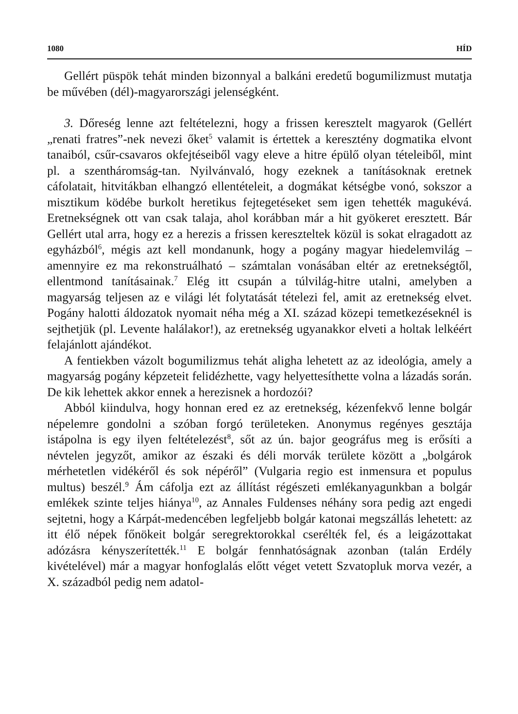1080 HÍD
Gellért püspök tehát minden bizonnyal a balkáni eredetű bogumilizmust mutatja be művében (dél)-magyarországi jelenségként.
3. Dőreség lenne azt feltételezni, hogy a frissen keresztelt magyarok (Gellért „renati fratres”-nek nevezi őket<sup>5</sup> valamit is értettek a keresztény dogmatika elvont tanaiból, csűr-csavaros okfejtéseiből vagy eleve a hitre épülő olyan tételeiből, mint pl. a szentháromság-tan. Nyilvánvaló, hogy ezeknek a tanításoknak eretnek cáfolatait, hitvitákban elhangzó ellentételeit, a dogmákat kétségbe vonó, sokszor a misztikum ködébe burkolt heretikus fejtegetéseket sem igen tehették magukévá. Eretnekségnek ott van csak talaja, ahol korábban már a hit gyökeret eresztett. Bár Gellért utal arra, hogy ez a herezis a frissen kereszteltek közül is sokat elragadott az egyházból<sup>6</sup>, mégis azt kell mondanunk, hogy a pogány magyar hiedelemvilág – amennyire ez ma rekonstruálható – számtalan vonásában eltér az eretnekségtől, ellentmond tanításainak.<sup>7</sup> Elég itt csupán a túlvilág-hitre utalni, amelyben a magyarság teljesen az e világi lét folytatását tételezi fel, amit az eretnekség elvet. Pogány halotti áldozatok nyomait néha még a XI. század közepi temetkezéseknél is sejthetjük (pl. Levente halálakor!), az eretnekség ugyanakkor elveti a holtak lelkéért felajánlott ajándékot.
A fentiekben vázolt bogumilizmus tehát aligha lehetett az az ideológia, amely a magyarság pogány képzeteit felidézhette, vagy helyettesíthette volna a lázadás során. De kik lehettek akkor ennek a herezisnek a hordozói?
Abból kiindulva, hogy honnan ered ez az eretnekség, kézenfekvő lenne bolgár népelemre gondolni a szóban forgó területeken. Anonymus regényes gesztája istápolna is egy ilyen feltételezést<sup>8</sup>, sőt az ún. bajor geográfus meg is erősíti a névtelen jegyzőt, amikor az északi és déli morvák területe között a „bolgárok mérhetetlen vidékéről és sok népéről” (Vulgaria regio est inmensura et populus multus) beszél.<sup>9</sup> Ám cáfolja ezt az állítást régészeti emlékanyagunkban a bolgár emlékek szinte teljes hiánya<sup>10</sup>, az Annales Fuldenses néhány sora pedig azt engedi sejtetni, hogy a Kárpát-medencében legfeljebb bolgár katonai megszállás lehetett: az itt élő népek főnökeit bolgár seregrektorokkal cserélték fel, és a leigázottakat adózásra kényszerítették.<sup>11</sup> E bolgár fennhatóságnak azonban (talán Erdély kivételével) már a magyar honfoglalás előtt véget vetett Szvatopluk morva vezér, a X. századból pedig nem adatol-